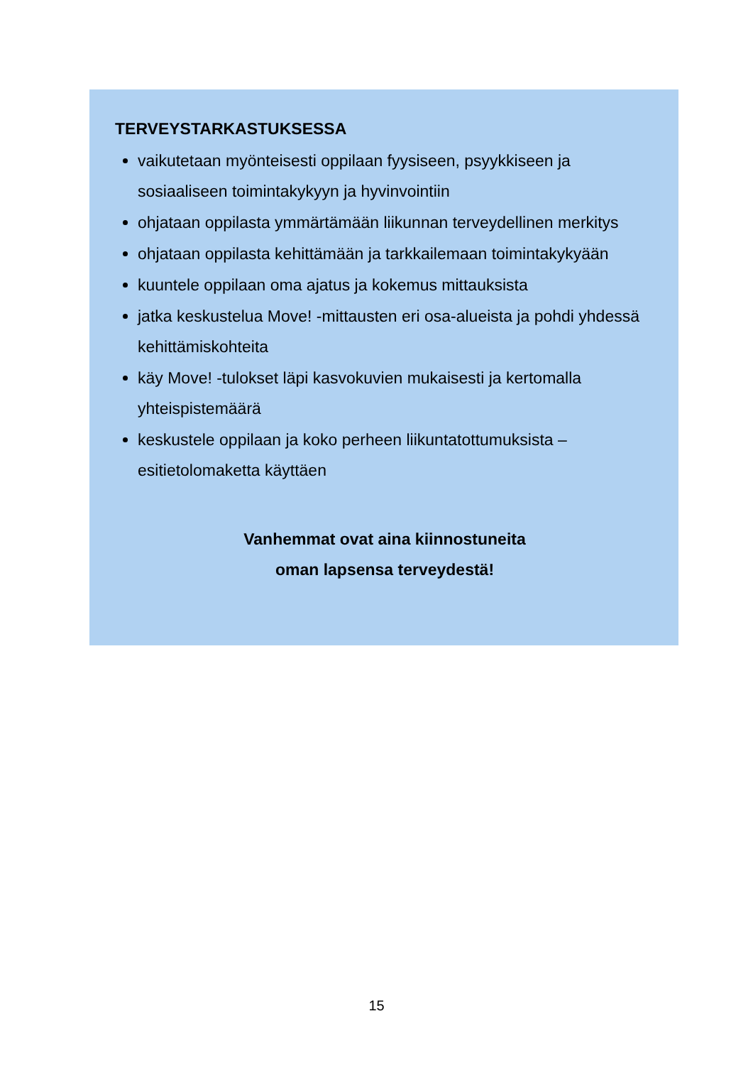TERVEYSTARKASTUKSESSA
vaikutetaan myönteisesti oppilaan fyysiseen, psyykkiseen ja sosiaaliseen toimintakykyyn ja hyvinvointiin
ohjataan oppilasta ymmärtämään liikunnan terveydellinen merkitys
ohjataan oppilasta kehittämään ja tarkkailemaan toimintakykyään
kuuntele oppilaan oma ajatus ja kokemus mittauksista
jatka keskustelua Move! -mittausten eri osa-alueista ja pohdi yhdessä kehittämiskohteita
käy Move! -tulokset läpi kasvokuvien mukaisesti ja kertomalla yhteispistemäärä
keskustele oppilaan ja koko perheen liikuntatottumuksista – esitietolomaketta käyttäen
Vanhemmat ovat aina kiinnostuneita
oman lapsensa terveydestä!
15